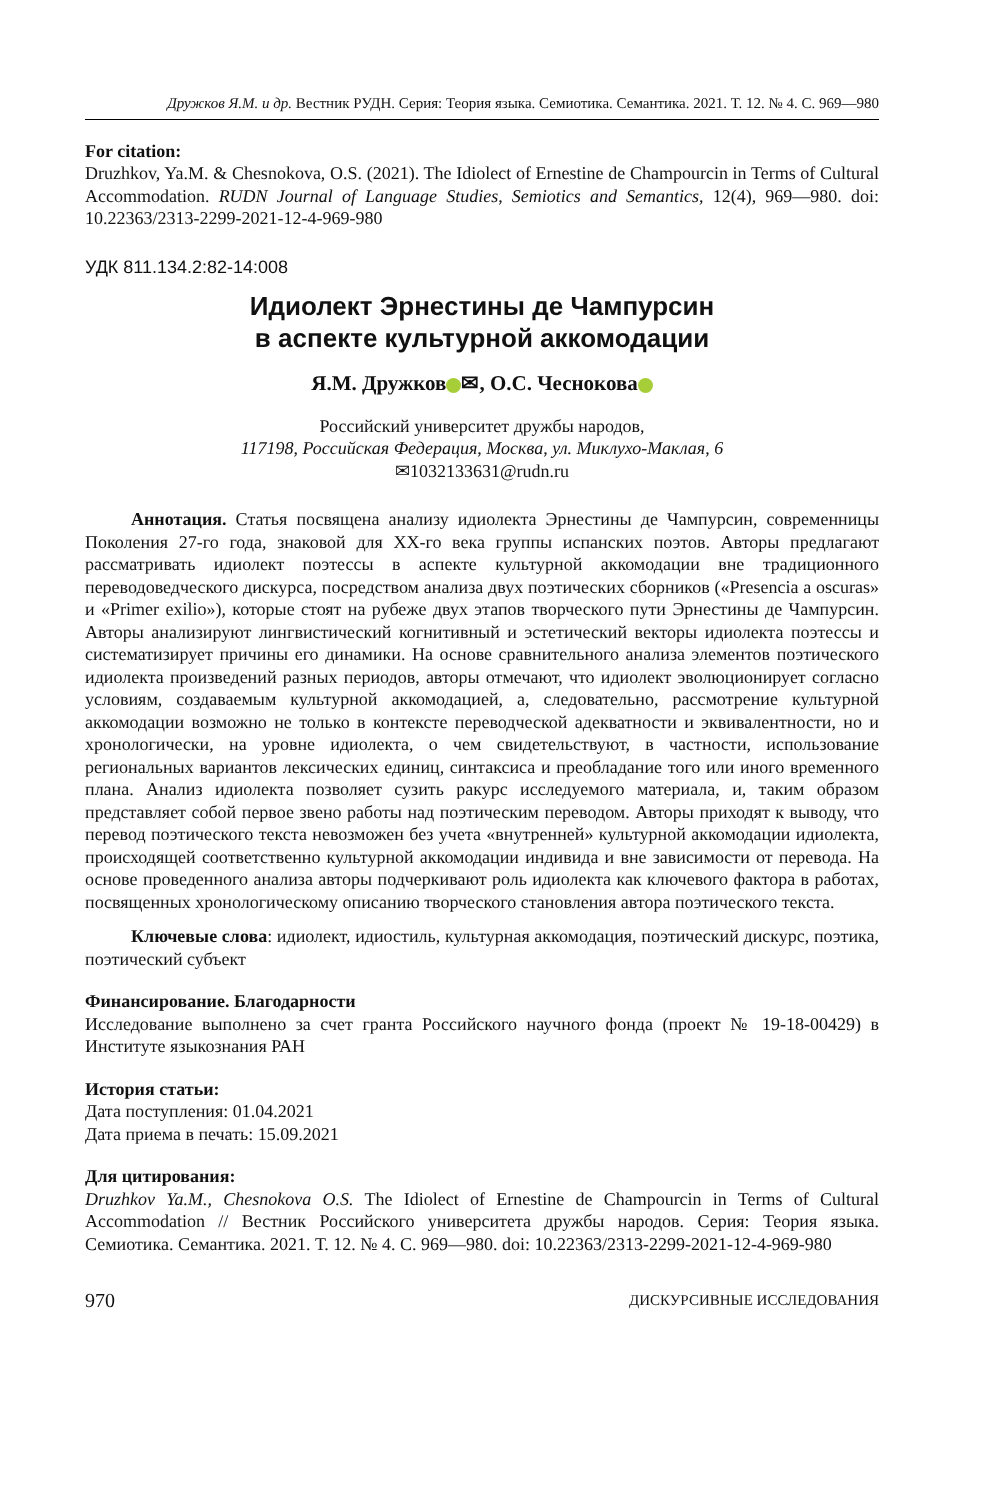Дружков Я.М. и др. Вестник РУДН. Серия: Теория языка. Семиотика. Семантика. 2021. Т. 12. № 4. С. 969—980
For citation:
Druzhkov, Ya.M. & Chesnokova, O.S. (2021). The Idiolect of Ernestine de Champourcin in Terms of Cultural Accommodation. RUDN Journal of Language Studies, Semiotics and Semantics, 12(4), 969—980. doi: 10.22363/2313-2299-2021-12-4-969-980
УДК 811.134.2:82-14:008
Идиолект Эрнестины де Чампурсин
в аспекте культурной аккомодации
Я.М. Дружков ✉, О.С. Чеснокова
Российский университет дружбы народов,
117198, Российская Федерация, Москва, ул. Миклухо-Маклая, 6
✉1032133631@rudn.ru
Аннотация. Статья посвящена анализу идиолекта Эрнестины де Чампурсин, современницы Поколения 27-го года, знаковой для XX-го века группы испанских поэтов. Авторы предлагают рассматривать идиолект поэтессы в аспекте культурной аккомодации вне традиционного переводоведческого дискурса, посредством анализа двух поэтических сборников («Presencia a oscuras» и «Primer exilio»), которые стоят на рубеже двух этапов творческого пути Эрнестины де Чампурсин. Авторы анализируют лингвистический когнитивный и эстетический векторы идиолекта поэтессы и систематизирует причины его динамики. На основе сравнительного анализа элементов поэтического идиолекта произведений разных периодов, авторы отмечают, что идиолект эволюционирует согласно условиям, создаваемым культурной аккомодацией, а, следовательно, рассмотрение культурной аккомодации возможно не только в контексте переводческой адекватности и эквивалентности, но и хронологически, на уровне идиолекта, о чем свидетельствуют, в частности, использование региональных вариантов лексических единиц, синтаксиса и преобладание того или иного временного плана. Анализ идиолекта позволяет сузить ракурс исследуемого материала, и, таким образом представляет собой первое звено работы над поэтическим переводом. Авторы приходят к выводу, что перевод поэтического текста невозможен без учета «внутренней» культурной аккомодации идиолекта, происходящей соответственно культурной аккомодации индивида и вне зависимости от перевода. На основе проведенного анализа авторы подчеркивают роль идиолекта как ключевого фактора в работах, посвященных хронологическому описанию творческого становления автора поэтического текста.
Ключевые слова: идиолект, идиостиль, культурная аккомодация, поэтический дискурс, поэтика, поэтический субъект
Финансирование. Благодарности
Исследование выполнено за счет гранта Российского научного фонда (проект № 19-18-00429) в Институте языкознания РАН
История статьи:
Дата поступления: 01.04.2021
Дата приема в печать: 15.09.2021
Для цитирования:
Druzhkov Ya.M., Chesnokova O.S. The Idiolect of Ernestine de Champourcin in Terms of Cultural Accommodation // Вестник Российского университета дружбы народов. Серия: Теория языка. Семиотика. Семантика. 2021. Т. 12. № 4. С. 969—980. doi: 10.22363/2313-2299-2021-12-4-969-980
970 ДИСКУРСИВНЫЕ ИССЛЕДОВАНИЯ